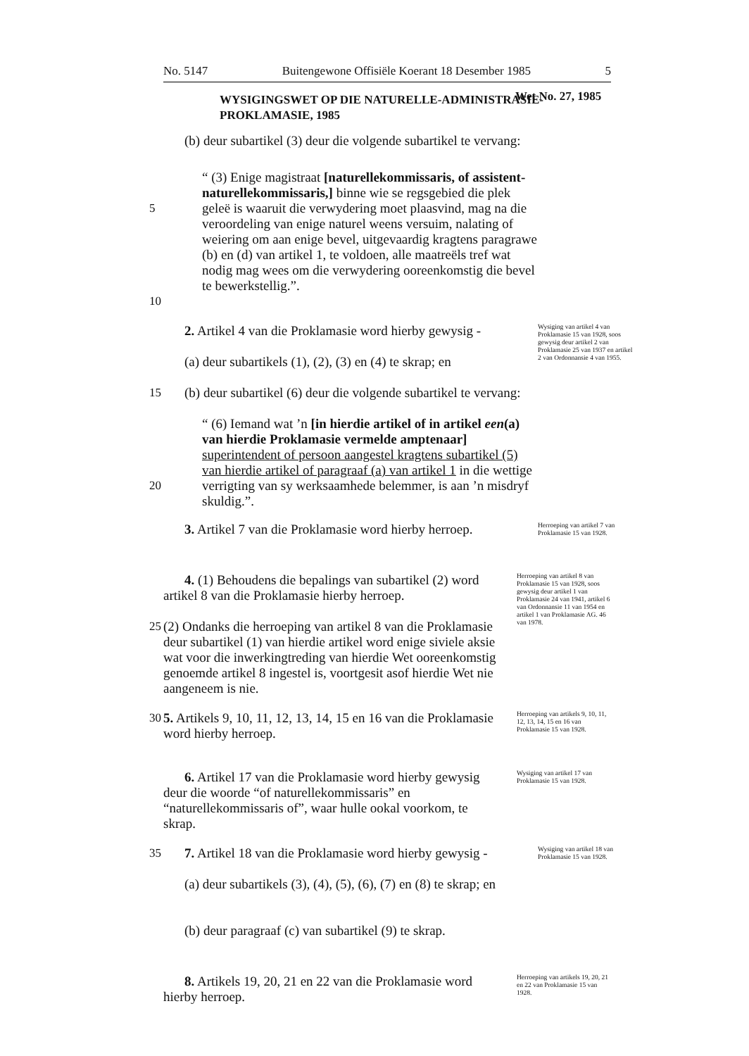No. 5147 Buitengewone Offisiële Koerant 18 Desember 1985 5
WYSIGINGSWET OP DIE NATURELLE-ADMINISTRASIE-PROKLAMASIE, 1985
Wet No. 27, 1985
(b) deur subartikel (3) deur die volgende subartikel te vervang:
5
10
“ (3) Enige magistraat [naturellekommissaris, of assistent-naturellekommissaris,] binne wie se regsgebied die plek geleë is waaruit die verwydering moet plaasvind, mag na die veroordeling van enige naturel weens versuim, nalating of weiering om aan enige bevel, uitgevaardig kragtens paragrawe (b) en (d) van artikel 1, te voldoen, alle maatreëls tref wat nodig mag wees om die verwydering ooreenkomstig die bevel te bewerkstellig.”.
15 2. Artikel 4 van die Proklamasie word hierby gewysig -
(a) deur subartikels (1), (2), (3) en (4) te skrap; en
(b) deur subartikel (6) deur die volgende subartikel te vervang:
Wysiging van artikel 4 van Proklamasie 15 van 1928, soos gewysig deur artikel 2 van Proklamasie 25 van 1937 en artikel 2 van Ordonnansie 4 van 1955.
20 “ (6) Iemand wat ’n [in hierdie artikel of in artikel een(a) van hierdie Proklamasie vermelde amptenaar] superintendent of persoon aangestel kragtens subartikel (5) van hierdie artikel of paragraaf (a) van artikel 1 in die wettige verrigting van sy werksaamhede belemmer, is aan ’n misdryf skuldig.”.
3. Artikel 7 van die Proklamasie word hierby herroep.
Herroeping van artikel 7 van Proklamasie 15 van 1928.
25 4. (1) Behoudens die bepalings van subartikel (2) word artikel 8 van die Proklamasie hierby herroep.
(2) Ondanks die herroeping van artikel 8 van die Proklamasie deur subartikel (1) van hierdie artikel word enige siviele aksie wat voor die inwerkingtreding van hierdie Wet ooreenkomstig genoemde artikel 8 ingestel is, voortgesit asof hierdie Wet nie aangeneem is nie.
Herroeping van artikel 8 van Proklamasie 15 van 1928, soos gewysig deur artikel 1 van Proklamasie 24 van 1941, artikel 6 van Ordonnansie 11 van 1954 en artikel 1 van Proklamasie AG. 46 van 1978.
30 5. Artikels 9, 10, 11, 12, 13, 14, 15 en 16 van die Proklamasie word hierby herroep.
Herroeping van artikels 9, 10, 11, 12, 13, 14, 15 en 16 van Proklamasie 15 van 1928.
6. Artikel 17 van die Proklamasie word hierby gewysig deur die woorde “of naturellekommissaris” en “naturellekommissaris of”, waar hulle ookal voorkom, te skrap.
Wysiging van artikel 17 van Proklamasie 15 van 1928.
35 7. Artikel 18 van die Proklamasie word hierby gewysig -
(a) deur subartikels (3), (4), (5), (6), (7) en (8) te skrap; en
(b) deur paragraaf (c) van subartikel (9) te skrap.
Wysiging van artikel 18 van Proklamasie 15 van 1928.
8. Artikels 19, 20, 21 en 22 van die Proklamasie word hierby herroep.
Herroeping van artikels 19, 20, 21 en 22 van Proklamasie 15 van 1928.